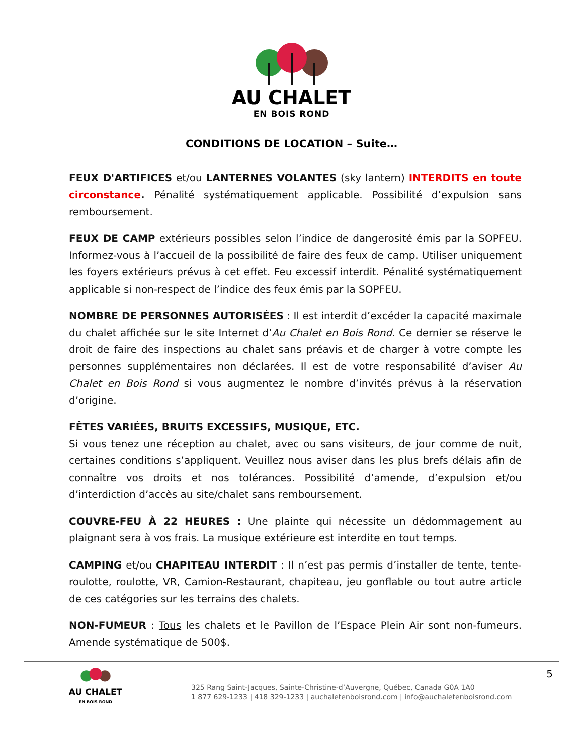AU CHALET
EN BOIS ROND
CONDITIONS DE LOCATION – Suite…
FEUX D'ARTIFICES et/ou LANTERNES VOLANTES (sky lantern) INTERDITS en toute circonstance. Pénalité systématiquement applicable. Possibilité d’expulsion sans remboursement.
FEUX DE CAMP extérieurs possibles selon l’indice de dangerosité émis par la SOPFEU. Informez-vous à l’accueil de la possibilité de faire des feux de camp. Utiliser uniquement les foyers extérieurs prévus à cet effet. Feu excessif interdit. Pénalité systématiquement applicable si non-respect de l’indice des feux émis par la SOPFEU.
NOMBRE DE PERSONNES AUTORISÉES : Il est interdit d’excéder la capacité maximale du chalet affichée sur le site Internet d’Au Chalet en Bois Rond. Ce dernier se réserve le droit de faire des inspections au chalet sans préavis et de charger à votre compte les personnes supplémentaires non déclarées. Il est de votre responsabilité d’aviser Au Chalet en Bois Rond si vous augmentez le nombre d’invités prévus à la réservation d’origine.
FÊTES VARIÉES, BRUITS EXCESSIFS, MUSIQUE, ETC.
Si vous tenez une réception au chalet, avec ou sans visiteurs, de jour comme de nuit, certaines conditions s’appliquent. Veuillez nous aviser dans les plus brefs délais afin de connaître vos droits et nos tolérances. Possibilité d’amende, d’expulsion et/ou d’interdiction d’accès au site/chalet sans remboursement.
COUVRE-FEU À 22 HEURES : Une plainte qui nécessite un dédommagement au plaignant sera à vos frais. La musique extérieure est interdite en tout temps.
CAMPING et/ou CHAPITEAU INTERDIT : Il n’est pas permis d’installer de tente, tente-roulotte, roulotte, VR, Camion-Restaurant, chapiteau, jeu gonflable ou tout autre article de ces catégories sur les terrains des chalets.
NON-FUMEUR : Tous les chalets et le Pavillon de l’Espace Plein Air sont non-fumeurs. Amende systématique de 500$.
AU CHALET
EN BOIS ROND
325 Rang Saint-Jacques, Sainte-Christine-d’Auvergne, Québec, Canada G0A 1A0
1 877 629-1233 | 418 329-1233 | auchaletenboisrond.com | info@auchaletenboisrond.com
5